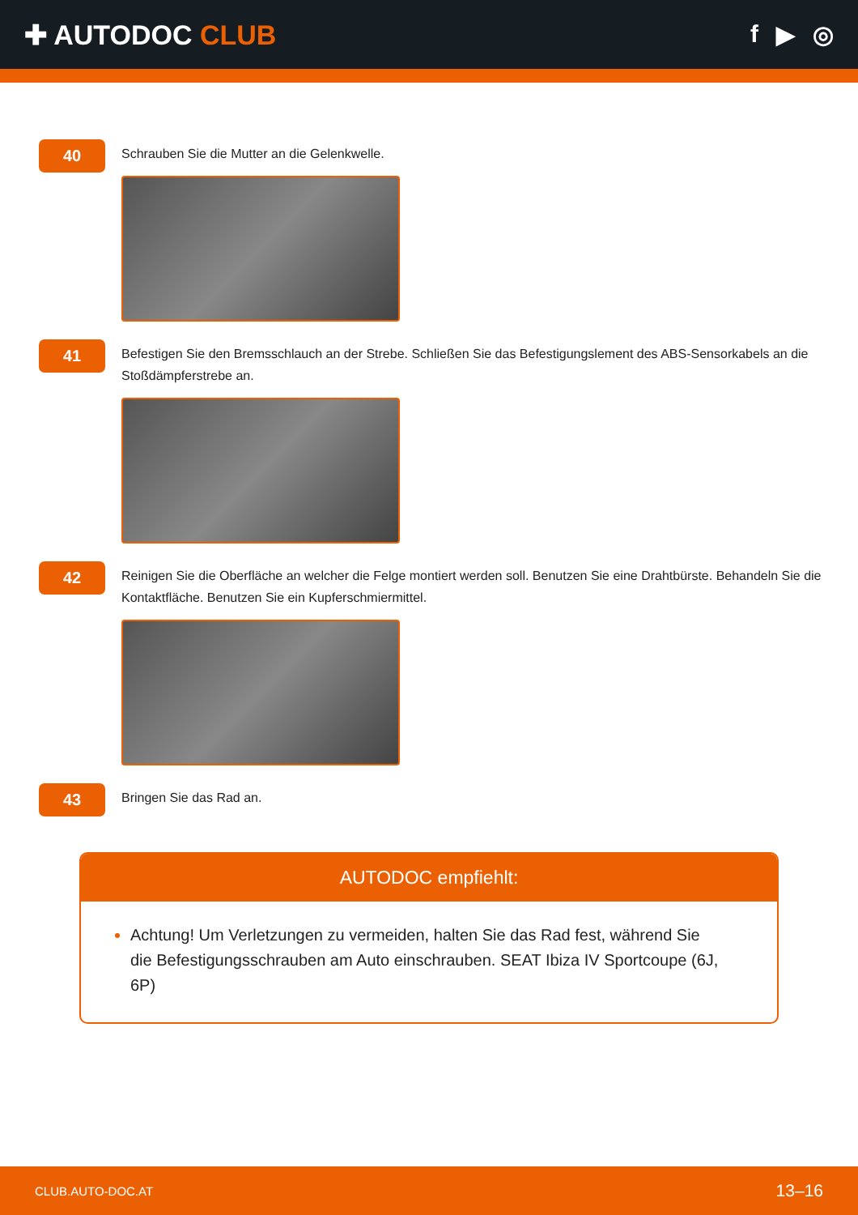✚ AUTODOC CLUB f ▶ ◎
40
Schrauben Sie die Mutter an die Gelenkwelle.
41
Befestigen Sie den Bremsschlauch an der Strebe. Schließen Sie das Befestigungslement des ABS-Sensorkabels an die Stoßdämpferstrebe an.
42
Reinigen Sie die Oberfläche an welcher die Felge montiert werden soll. Benutzen Sie eine Drahtbürste. Behandeln Sie die Kontaktfläche. Benutzen Sie ein Kupferschmiermittel.
43
Bringen Sie das Rad an.
AUTODOC empfiehlt:
Achtung! Um Verletzungen zu vermeiden, halten Sie das Rad fest, während Sie die Befestigungsschrauben am Auto einschrauben. SEAT Ibiza IV Sportcoupe (6J, 6P)
CLUB.AUTO-DOC.AT 13–16